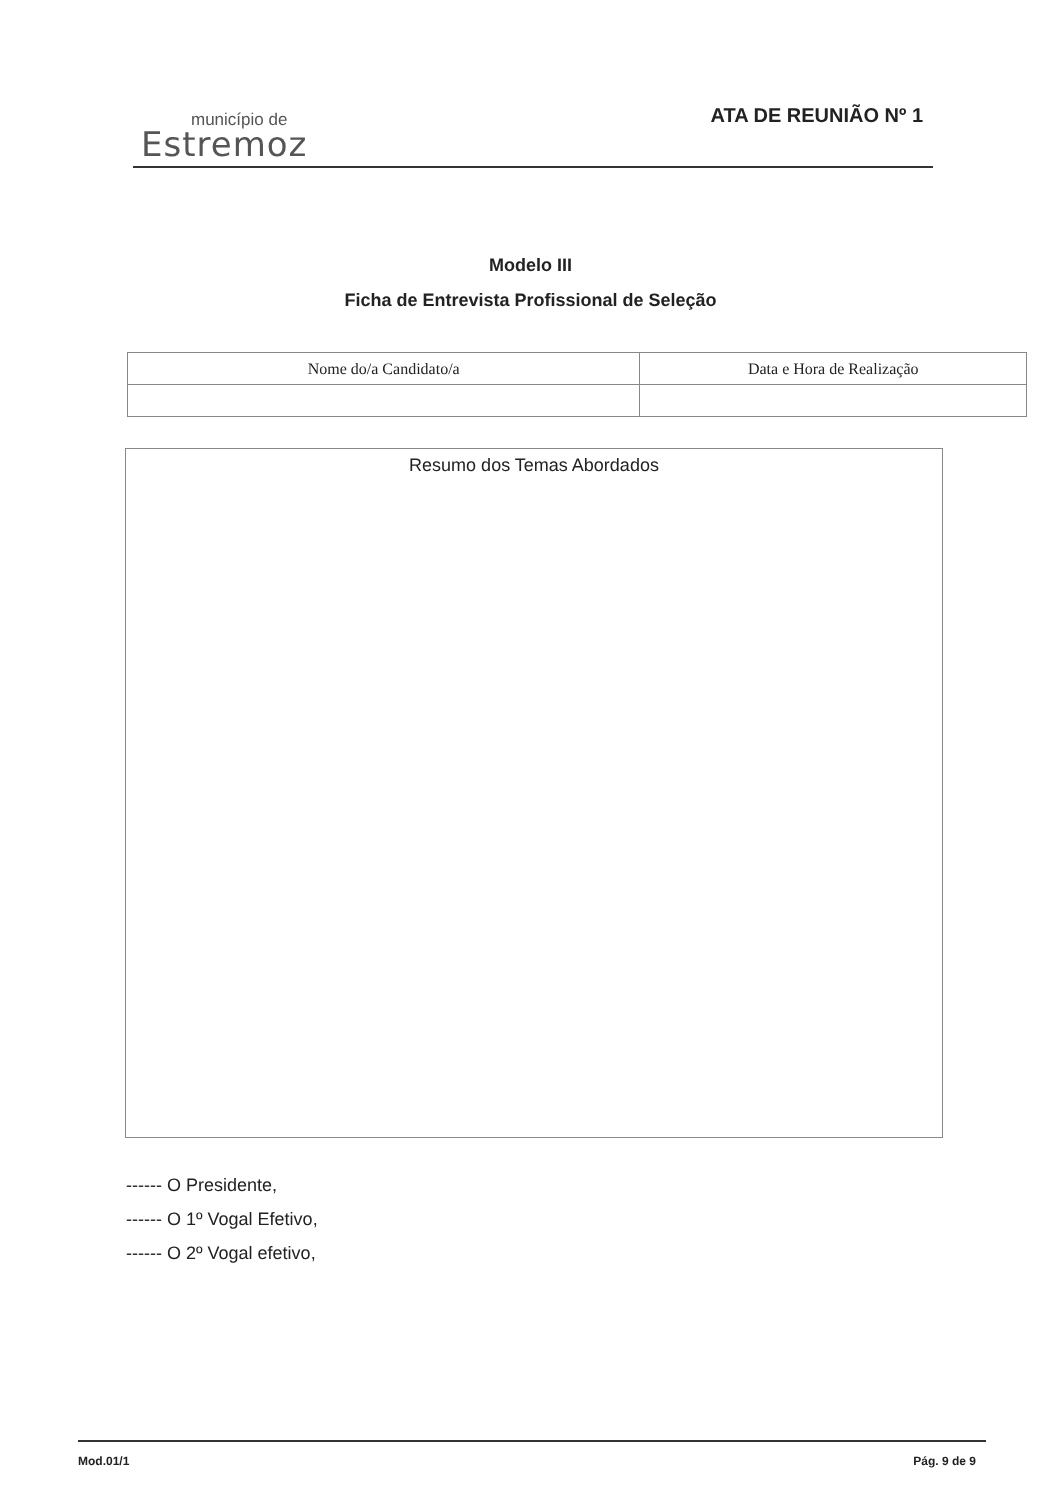município de
Estremoz
ATA DE REUNIÃO Nº 1
Modelo III
Ficha de Entrevista Profissional de Seleção
| Nome do/a Candidato/a | Data e Hora de Realização |
| --- | --- |
Resumo dos Temas Abordados
------ O Presidente,
------ O 1º Vogal Efetivo,
------ O 2º Vogal efetivo,
Mod.01/1 Pág. 9 de 9